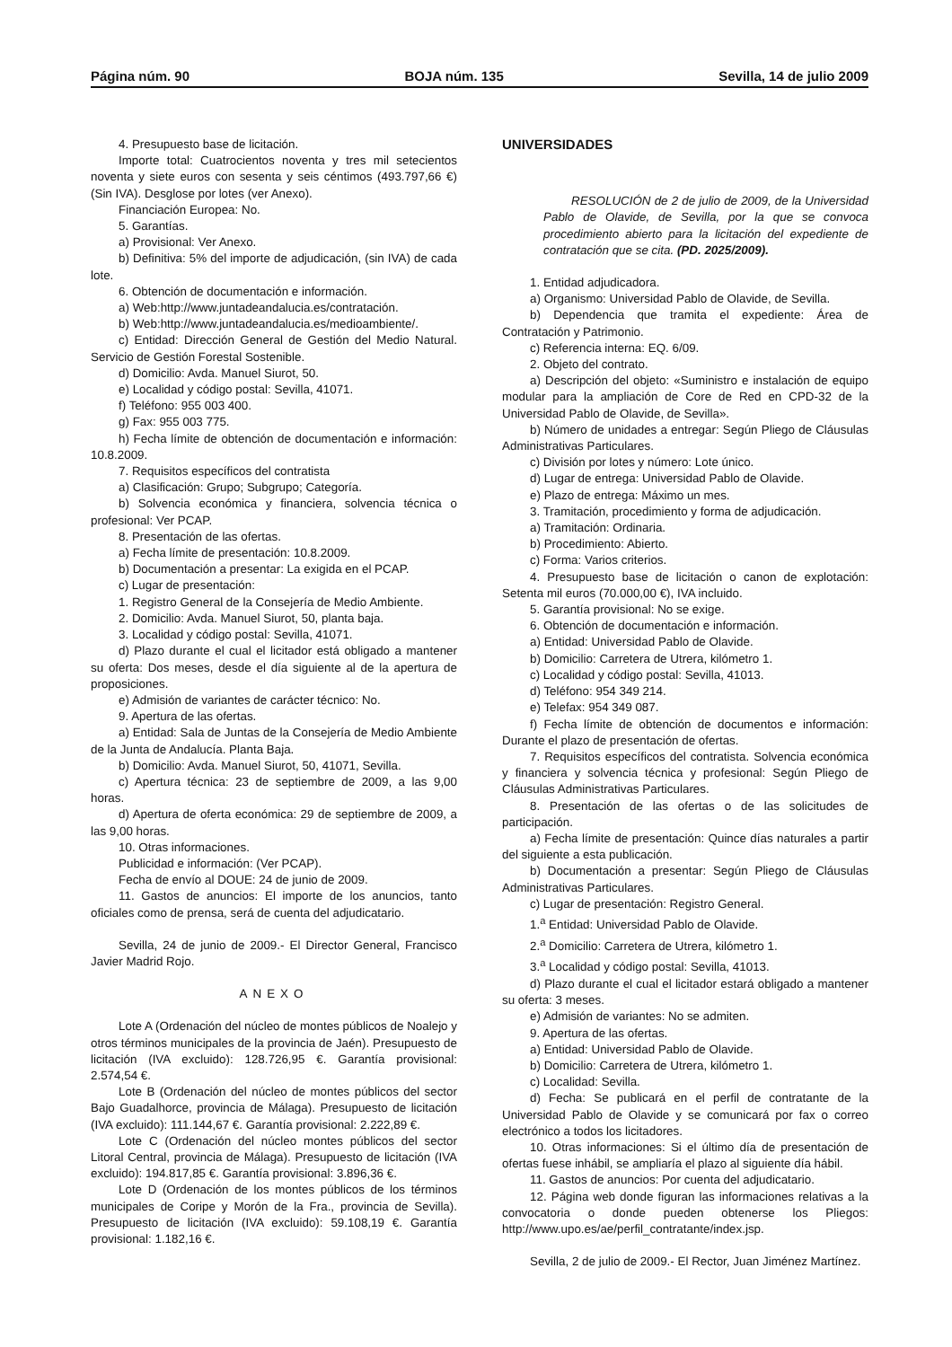Página núm. 90 BOJA núm. 135 Sevilla, 14 de julio 2009
4. Presupuesto base de licitación.
Importe total: Cuatrocientos noventa y tres mil setecientos noventa y siete euros con sesenta y seis céntimos (493.797,66 €) (Sin IVA). Desglose por lotes (ver Anexo).
Financiación Europea: No.
5. Garantías.
a) Provisional: Ver Anexo.
b) Definitiva: 5% del importe de adjudicación, (sin IVA) de cada lote.
6. Obtención de documentación e información.
a) Web:http://www.juntadeandalucia.es/contratación.
b) Web:http://www.juntadeandalucia.es/medioambiente/.
c) Entidad: Dirección General de Gestión del Medio Natural. Servicio de Gestión Forestal Sostenible.
d) Domicilio: Avda. Manuel Siurot, 50.
e) Localidad y código postal: Sevilla, 41071.
f) Teléfono: 955 003 400.
g) Fax: 955 003 775.
h) Fecha límite de obtención de documentación e información: 10.8.2009.
7. Requisitos específicos del contratista
a) Clasificación: Grupo; Subgrupo; Categoría.
b) Solvencia económica y financiera, solvencia técnica o profesional: Ver PCAP.
8. Presentación de las ofertas.
a) Fecha límite de presentación: 10.8.2009.
b) Documentación a presentar: La exigida en el PCAP.
c) Lugar de presentación:
1. Registro General de la Consejería de Medio Ambiente.
2. Domicilio: Avda. Manuel Siurot, 50, planta baja.
3. Localidad y código postal: Sevilla, 41071.
d) Plazo durante el cual el licitador está obligado a mantener su oferta: Dos meses, desde el día siguiente al de la apertura de proposiciones.
e) Admisión de variantes de carácter técnico: No.
9. Apertura de las ofertas.
a) Entidad: Sala de Juntas de la Consejería de Medio Ambiente de la Junta de Andalucía. Planta Baja.
b) Domicilio: Avda. Manuel Siurot, 50, 41071, Sevilla.
c) Apertura técnica: 23 de septiembre de 2009, a las 9,00 horas.
d) Apertura de oferta económica: 29 de septiembre de 2009, a las 9,00 horas.
10. Otras informaciones.
Publicidad e información: (Ver PCAP).
Fecha de envío al DOUE: 24 de junio de 2009.
11. Gastos de anuncios: El importe de los anuncios, tanto oficiales como de prensa, será de cuenta del adjudicatario.
Sevilla, 24 de junio de 2009.- El Director General, Francisco Javier Madrid Rojo.
ANEXO
Lote A (Ordenación del núcleo de montes públicos de Noalejo y otros términos municipales de la provincia de Jaén). Presupuesto de licitación (IVA excluido): 128.726,95 €. Garantía provisional: 2.574,54 €.
Lote B (Ordenación del núcleo de montes públicos del sector Bajo Guadalhorce, provincia de Málaga). Presupuesto de licitación (IVA excluido): 111.144,67 €. Garantía provisional: 2.222,89 €.
Lote C (Ordenación del núcleo montes públicos del sector Litoral Central, provincia de Málaga). Presupuesto de licitación (IVA excluido): 194.817,85 €. Garantía provisional: 3.896,36 €.
Lote D (Ordenación de los montes públicos de los términos municipales de Coripe y Morón de la Fra., provincia de Sevilla). Presupuesto de licitación (IVA excluido): 59.108,19 €. Garantía provisional: 1.182,16 €.
UNIVERSIDADES
RESOLUCIÓN de 2 de julio de 2009, de la Universidad Pablo de Olavide, de Sevilla, por la que se convoca procedimiento abierto para la licitación del expediente de contratación que se cita. (PD. 2025/2009).
1. Entidad adjudicadora.
a) Organismo: Universidad Pablo de Olavide, de Sevilla.
b) Dependencia que tramita el expediente: Área de Contratación y Patrimonio.
c) Referencia interna: EQ. 6/09.
2. Objeto del contrato.
a) Descripción del objeto: «Suministro e instalación de equipo modular para la ampliación de Core de Red en CPD-32 de la Universidad Pablo de Olavide, de Sevilla».
b) Número de unidades a entregar: Según Pliego de Cláusulas Administrativas Particulares.
c) División por lotes y número: Lote único.
d) Lugar de entrega: Universidad Pablo de Olavide.
e) Plazo de entrega: Máximo un mes.
3. Tramitación, procedimiento y forma de adjudicación.
a) Tramitación: Ordinaria.
b) Procedimiento: Abierto.
c) Forma: Varios criterios.
4. Presupuesto base de licitación o canon de explotación: Setenta mil euros (70.000,00 €), IVA incluido.
5. Garantía provisional: No se exige.
6. Obtención de documentación e información.
a) Entidad: Universidad Pablo de Olavide.
b) Domicilio: Carretera de Utrera, kilómetro 1.
c) Localidad y código postal: Sevilla, 41013.
d) Teléfono: 954 349 214.
e) Telefax: 954 349 087.
f) Fecha límite de obtención de documentos e información: Durante el plazo de presentación de ofertas.
7. Requisitos específicos del contratista. Solvencia económica y financiera y solvencia técnica y profesional: Según Pliego de Cláusulas Administrativas Particulares.
8. Presentación de las ofertas o de las solicitudes de participación.
a) Fecha límite de presentación: Quince días naturales a partir del siguiente a esta publicación.
b) Documentación a presentar: Según Pliego de Cláusulas Administrativas Particulares.
c) Lugar de presentación: Registro General.
1.<sup>a</sup> Entidad: Universidad Pablo de Olavide.
2.<sup>a</sup> Domicilio: Carretera de Utrera, kilómetro 1.
3.<sup>a</sup> Localidad y código postal: Sevilla, 41013.
d) Plazo durante el cual el licitador estará obligado a mantener su oferta: 3 meses.
e) Admisión de variantes: No se admiten.
9. Apertura de las ofertas.
a) Entidad: Universidad Pablo de Olavide.
b) Domicilio: Carretera de Utrera, kilómetro 1.
c) Localidad: Sevilla.
d) Fecha: Se publicará en el perfil de contratante de la Universidad Pablo de Olavide y se comunicará por fax o correo electrónico a todos los licitadores.
10. Otras informaciones: Si el último día de presentación de ofertas fuese inhábil, se ampliaría el plazo al siguiente día hábil.
11. Gastos de anuncios: Por cuenta del adjudicatario.
12. Página web donde figuran las informaciones relativas a la convocatoria o donde pueden obtenerse los Pliegos: http://www.upo.es/ae/perfil_contratante/index.jsp.
Sevilla, 2 de julio de 2009.- El Rector, Juan Jiménez Martínez.